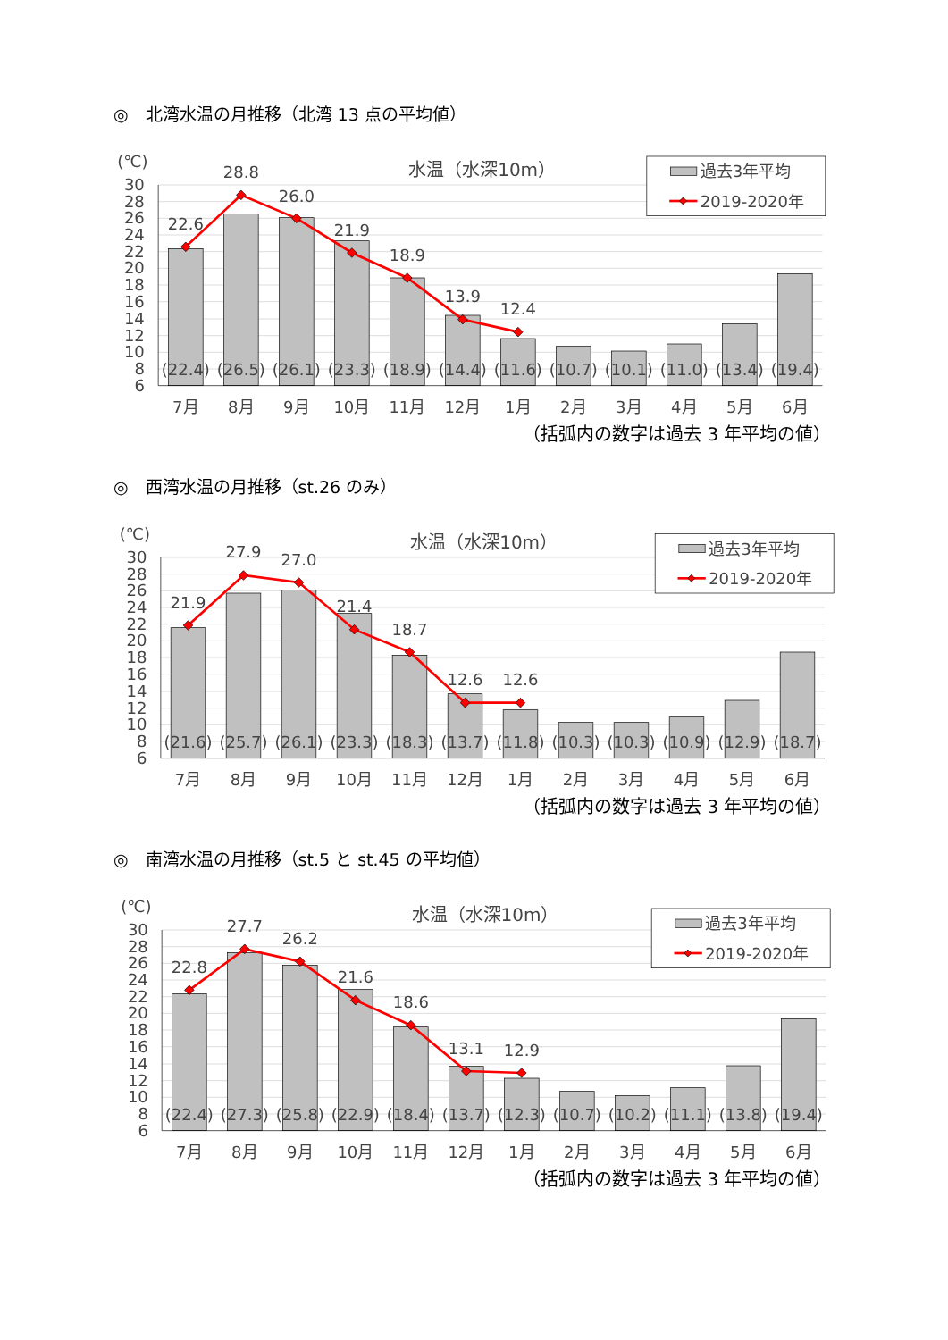◎　北湾水温の月推移（北湾 13 点の平均値）
(℃)
水温（水深10m）
30
28
26
24
22
20
18
16
14
12
10
8
6
22.6
28.8
26.0
21.9
18.9
13.9
12.4
(22.4)
(26.5)
(26.1)
(23.3)
(18.9)
(14.4)
(11.6)
(10.7)
(10.1)
(11.0)
(13.4)
(19.4)
7月
8月
9月
10月
11月
12月
1月
2月
3月
4月
5月
6月
過去3年平均
2019-2020年
（括弧内の数字は過去 3 年平均の値）
◎　西湾水温の月推移（st.26 のみ）
(℃)
水温（水深10m）
30
28
26
24
22
20
18
16
14
12
10
8
6
21.9
27.9
27.0
21.4
18.7
12.6
12.6
(21.6)
(25.7)
(26.1)
(23.3)
(18.3)
(13.7)
(11.8)
(10.3)
(10.3)
(10.9)
(12.9)
(18.7)
7月
8月
9月
10月
11月
12月
1月
2月
3月
4月
5月
6月
過去3年平均
2019-2020年
（括弧内の数字は過去 3 年平均の値）
◎　南湾水温の月推移（st.5 と st.45 の平均値）
(℃)
水温（水深10m）
30
28
26
24
22
20
18
16
14
12
10
8
6
22.8
27.7
26.2
21.6
18.6
13.1
12.9
(22.4)
(27.3)
(25.8)
(22.9)
(18.4)
(13.7)
(12.3)
(10.7)
(10.2)
(11.1)
(13.8)
(19.4)
7月
8月
9月
10月
11月
12月
1月
2月
3月
4月
5月
6月
過去3年平均
2019-2020年
（括弧内の数字は過去 3 年平均の値）